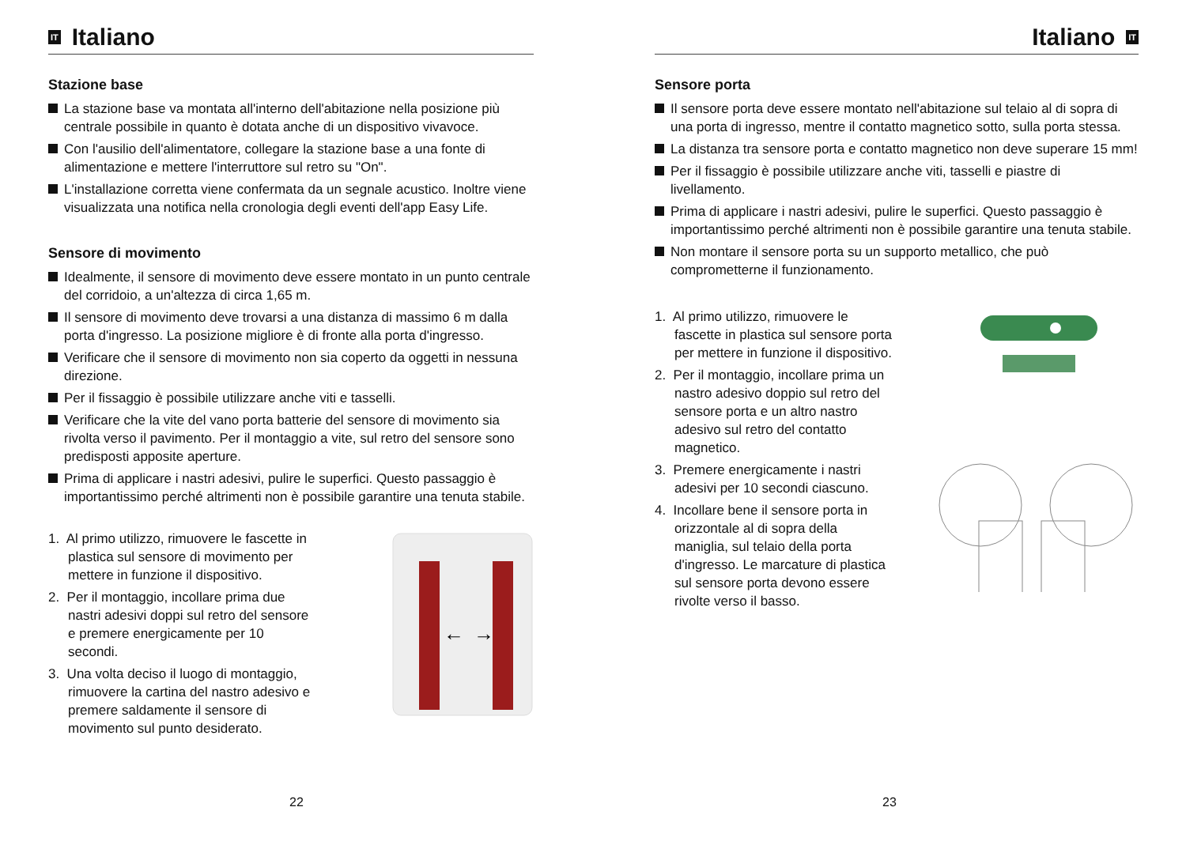IT Italiano
Stazione base
La stazione base va montata all'interno dell'abitazione nella posizione più centrale possibile in quanto è dotata anche di un dispositivo vivavoce.
Con l'ausilio dell'alimentatore, collegare la stazione base a una fonte di alimentazione e mettere l'interruttore sul retro su "On".
L'installazione corretta viene confermata da un segnale acustico. Inoltre viene visualizzata una notifica nella cronologia degli eventi dell'app Easy Life.
Sensore di movimento
Idealmente, il sensore di movimento deve essere montato in un punto centrale del corridoio, a un'altezza di circa 1,65 m.
Il sensore di movimento deve trovarsi a una distanza di massimo 6 m dalla porta d'ingresso. La posizione migliore è di fronte alla porta d'ingresso.
Verificare che il sensore di movimento non sia coperto da oggetti in nessuna direzione.
Per il fissaggio è possibile utilizzare anche viti e tasselli.
Verificare che la vite del vano porta batterie del sensore di movimento sia rivolta verso il pavimento. Per il montaggio a vite, sul retro del sensore sono predisposti apposite aperture.
Prima di applicare i nastri adesivi, pulire le superfici. Questo passaggio è importantissimo perché altrimenti non è possibile garantire una tenuta stabile.
1. Al primo utilizzo, rimuovere le fascette in plastica sul sensore di movimento per mettere in funzione il dispositivo.
2. Per il montaggio, incollare prima due nastri adesivi doppi sul retro del sensore e premere energicamente per 10 secondi.
3. Una volta deciso il luogo di montaggio, rimuovere la cartina del nastro adesivo e premere saldamente il sensore di movimento sul punto desiderato.
←
→
22
Italiano IT
Sensore porta
Il sensore porta deve essere montato nell'abitazione sul telaio al di sopra di una porta di ingresso, mentre il contatto magnetico sotto, sulla porta stessa.
La distanza tra sensore porta e contatto magnetico non deve superare 15 mm!
Per il fissaggio è possibile utilizzare anche viti, tasselli e piastre di livellamento.
Prima di applicare i nastri adesivi, pulire le superfici. Questo passaggio è importantissimo perché altrimenti non è possibile garantire una tenuta stabile.
Non montare il sensore porta su un supporto metallico, che può comprometterne il funzionamento.
1. Al primo utilizzo, rimuovere le fascette in plastica sul sensore porta per mettere in funzione il dispositivo.
2. Per il montaggio, incollare prima un nastro adesivo doppio sul retro del sensore porta e un altro nastro adesivo sul retro del contatto magnetico.
3. Premere energicamente i nastri adesivi per 10 secondi ciascuno.
4. Incollare bene il sensore porta in orizzontale al di sopra della maniglia, sul telaio della porta d'ingresso. Le marcature di plastica sul sensore porta devono essere rivolte verso il basso.
23